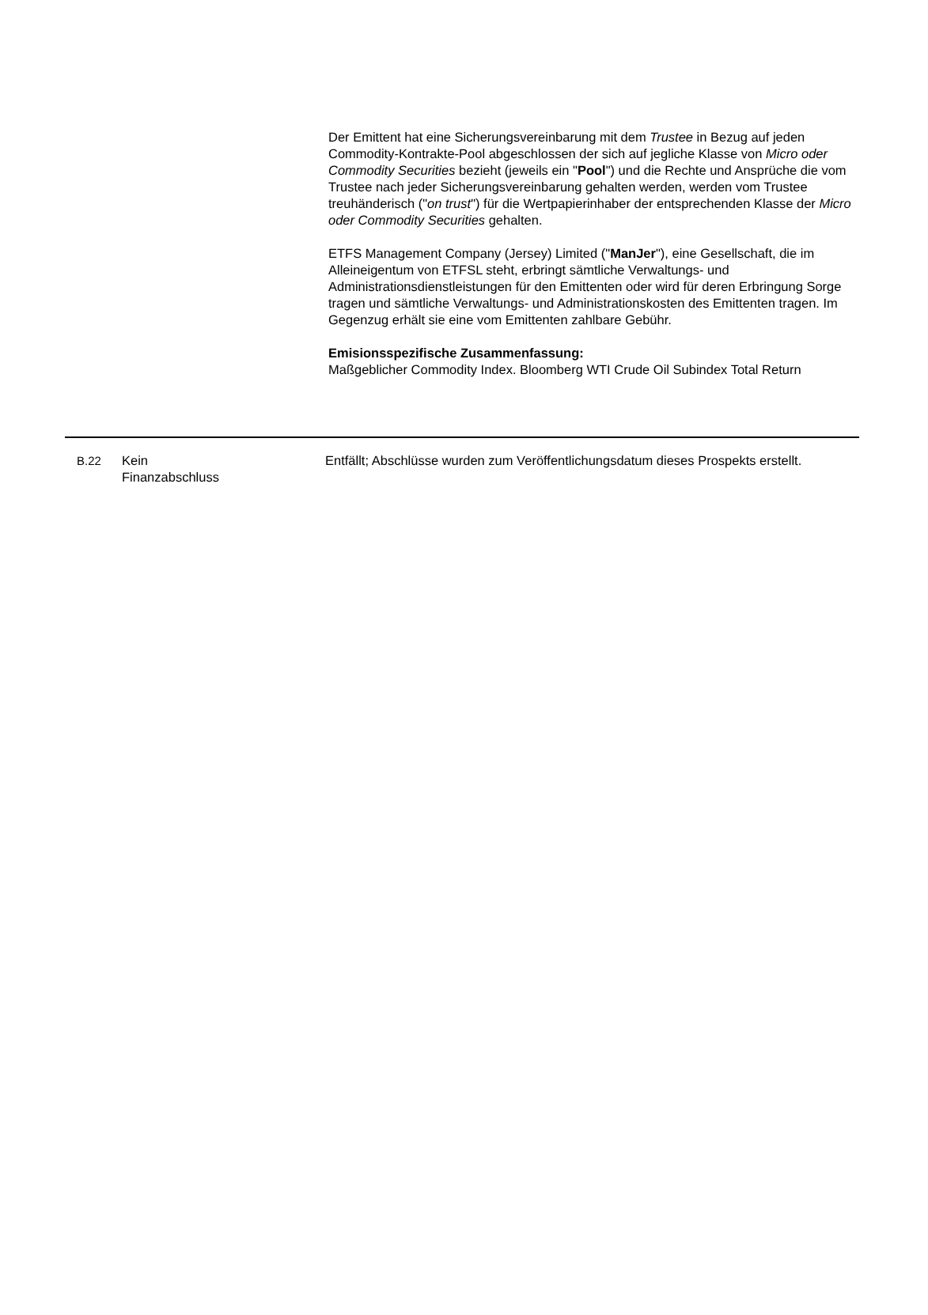Der Emittent hat eine Sicherungsvereinbarung mit dem Trustee in Bezug auf jeden Commodity-Kontrakte-Pool abgeschlossen der sich auf jegliche Klasse von Micro oder Commodity Securities bezieht (jeweils ein "Pool") und die Rechte und Ansprüche die vom Trustee nach jeder Sicherungsvereinbarung gehalten werden, werden vom Trustee treuhänderisch ("on trust") für die Wertpapierinhaber der entsprechenden Klasse der Micro oder Commodity Securities gehalten.
ETFS Management Company (Jersey) Limited ("ManJer"), eine Gesellschaft, die im Alleineigentum von ETFSL steht, erbringt sämtliche Verwaltungs- und Administrationsdienstleistungen für den Emittenten oder wird für deren Erbringung Sorge tragen und sämtliche Verwaltungs- und Administrationskosten des Emittenten tragen. Im Gegenzug erhält sie eine vom Emittenten zahlbare Gebühr.
Emisionsspezifische Zusammenfassung:
Maßgeblicher Commodity Index. Bloomberg WTI Crude Oil Subindex Total Return
| B.22 | Kein Finanzabschluss | Entfällt; Abschlüsse wurden zum Veröffentlichungsdatum dieses Prospekts erstellt. |